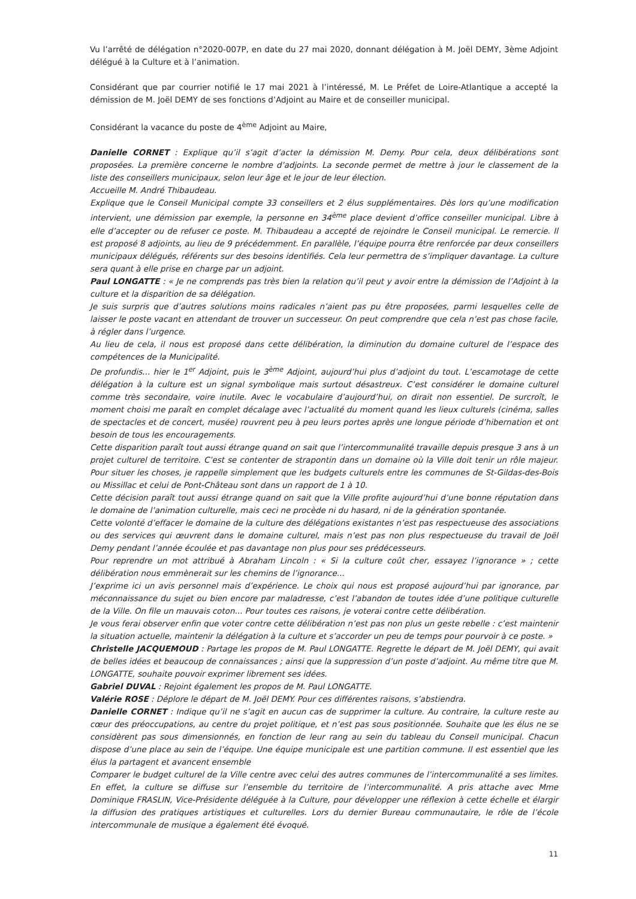Vu l’arrêté de délégation n°2020-007P, en date du 27 mai 2020, donnant délégation à M. Joël DEMY, 3ème Adjoint délégué à la Culture et à l’animation.
Considérant que par courrier notifié le 17 mai 2021 à l’intéressé, M. Le Préfet de Loire-Atlantique a accepté la démission de M. Joël DEMY de ses fonctions d’Adjoint au Maire et de conseiller municipal.
Considérant la vacance du poste de 4<sup>ème</sup> Adjoint au Maire,
Danielle CORNET : Explique qu’il s’agit d’acter la démission M. Demy. Pour cela, deux délibérations sont proposées. La première concerne le nombre d’adjoints. La seconde permet de mettre à jour le classement de la liste des conseillers municipaux, selon leur âge et le jour de leur élection.
Accueille M. André Thibaudeau.
Explique que le Conseil Municipal compte 33 conseillers et 2 élus supplémentaires. Dès lors qu’une modification intervient, une démission par exemple, la personne en 34<sup>ème</sup> place devient d’office conseiller municipal. Libre à elle d’accepter ou de refuser ce poste. M. Thibaudeau a accepté de rejoindre le Conseil municipal. Le remercie. Il est proposé 8 adjoints, au lieu de 9 précédemment. En parallèle, l’équipe pourra être renforcée par deux conseillers municipaux délégués, référents sur des besoins identifiés. Cela leur permettra de s’impliquer davantage. La culture sera quant à elle prise en charge par un adjoint.
Paul LONGATTE : « Je ne comprends pas très bien la relation qu’il peut y avoir entre la démission de l’Adjoint à la culture et la disparition de sa délégation.
Je suis surpris que d’autres solutions moins radicales n’aient pas pu être proposées, parmi lesquelles celle de laisser le poste vacant en attendant de trouver un successeur. On peut comprendre que cela n’est pas chose facile, à régler dans l’urgence.
Au lieu de cela, il nous est proposé dans cette délibération, la diminution du domaine culturel de l’espace des compétences de la Municipalité.
De profundis... hier le 1<sup>er</sup> Adjoint, puis le 3<sup>ème</sup> Adjoint, aujourd’hui plus d’adjoint du tout. L’escamotage de cette délégation à la culture est un signal symbolique mais surtout désastreux. C’est considérer le domaine culturel comme très secondaire, voire inutile. Avec le vocabulaire d’aujourd’hui, on dirait non essentiel. De surcroît, le moment choisi me paraît en complet décalage avec l’actualité du moment quand les lieux culturels (cinéma, salles de spectacles et de concert, musée) rouvrent peu à peu leurs portes après une longue période d’hibernation et ont besoin de tous les encouragements.
Cette disparition paraît tout aussi étrange quand on sait que l’intercommunalité travaille depuis presque 3 ans à un projet culturel de territoire. C’est se contenter de strapontin dans un domaine où la Ville doit tenir un rôle majeur. Pour situer les choses, je rappelle simplement que les budgets culturels entre les communes de St-Gildas-des-Bois ou Missillac et celui de Pont-Château sont dans un rapport de 1 à 10.
Cette décision paraît tout aussi étrange quand on sait que la Ville profite aujourd’hui d’une bonne réputation dans le domaine de l’animation culturelle, mais ceci ne procède ni du hasard, ni de la génération spontanée.
Cette volonté d’effacer le domaine de la culture des délégations existantes n’est pas respectueuse des associations ou des services qui œuvrent dans le domaine culturel, mais n’est pas non plus respectueuse du travail de Joël Demy pendant l’année écoulée et pas davantage non plus pour ses prédécesseurs.
Pour reprendre un mot attribué à Abraham Lincoln : « Si la culture coût cher, essayez l’ignorance » ; cette délibération nous emmènerait sur les chemins de l’ignorance...
J’exprime ici un avis personnel mais d’expérience. Le choix qui nous est proposé aujourd’hui par ignorance, par méconnaissance du sujet ou bien encore par maladresse, c’est l’abandon de toutes idée d’une politique culturelle de la Ville. On file un mauvais coton... Pour toutes ces raisons, je voterai contre cette délibération.
Je vous ferai observer enfin que voter contre cette délibération n’est pas non plus un geste rebelle : c’est maintenir la situation actuelle, maintenir la délégation à la culture et s’accorder un peu de temps pour pourvoir à ce poste. »
Christelle JACQUEMOUD : Partage les propos de M. Paul LONGATTE. Regrette le départ de M. Joël DEMY, qui avait de belles idées et beaucoup de connaissances ; ainsi que la suppression d’un poste d’adjoint. Au même titre que M. LONGATTE, souhaite pouvoir exprimer librement ses idées.
Gabriel DUVAL : Rejoint également les propos de M. Paul LONGATTE.
Valérie ROSE : Déplore le départ de M. Joël DEMY. Pour ces différentes raisons, s’abstiendra.
Danielle CORNET : Indique qu’il ne s’agit en aucun cas de supprimer la culture. Au contraire, la culture reste au cœur des préoccupations, au centre du projet politique, et n’est pas sous positionnée. Souhaite que les élus ne se considèrent pas sous dimensionnés, en fonction de leur rang au sein du tableau du Conseil municipal. Chacun dispose d’une place au sein de l’équipe. Une équipe municipale est une partition commune. Il est essentiel que les élus la partagent et avancent ensemble
Comparer le budget culturel de la Ville centre avec celui des autres communes de l’intercommunalité a ses limites. En effet, la culture se diffuse sur l’ensemble du territoire de l’intercommunalité. A pris attache avec Mme Dominique FRASLIN, Vice-Présidente déléguée à la Culture, pour développer une réflexion à cette échelle et élargir la diffusion des pratiques artistiques et culturelles. Lors du dernier Bureau communautaire, le rôle de l’école intercommunale de musique a également été évoqué.
11